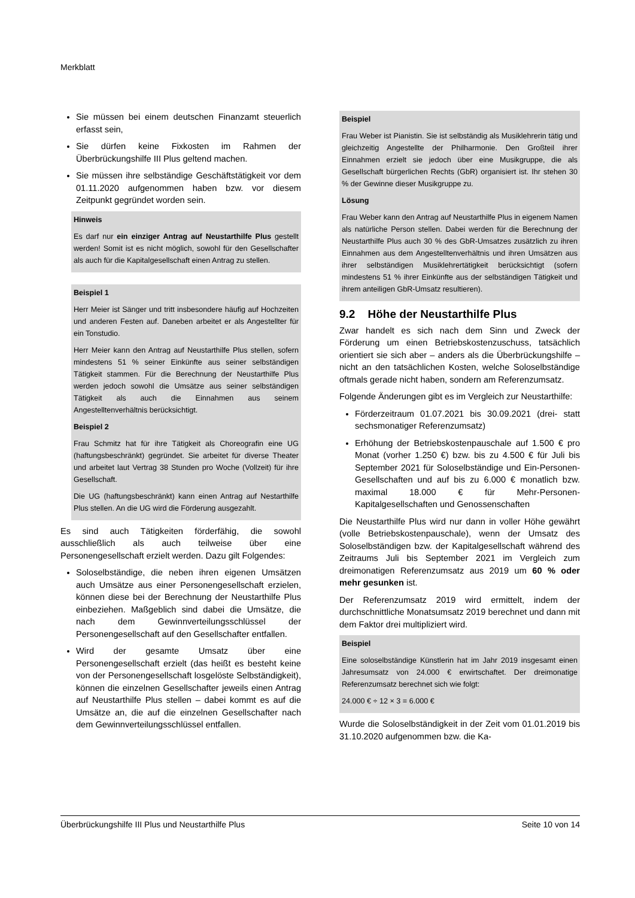Merkblatt
Sie müssen bei einem deutschen Finanzamt steuerlich erfasst sein,
Sie dürfen keine Fixkosten im Rahmen der Überbrückungshilfe III Plus geltend machen.
Sie müssen ihre selbständige Geschäftstätigkeit vor dem 01.11.2020 aufgenommen haben bzw. vor diesem Zeitpunkt gegründet worden sein.
Hinweis
Es darf nur ein einziger Antrag auf Neustarthilfe Plus gestellt werden! Somit ist es nicht möglich, sowohl für den Gesellschafter als auch für die Kapitalgesellschaft einen Antrag zu stellen.
Beispiel 1
Herr Meier ist Sänger und tritt insbesondere häufig auf Hochzeiten und anderen Festen auf. Daneben arbeitet er als Angestellter für ein Tonstudio.
Herr Meier kann den Antrag auf Neustarthilfe Plus stellen, sofern mindestens 51 % seiner Einkünfte aus seiner selbständigen Tätigkeit stammen. Für die Berechnung der Neustarthilfe Plus werden jedoch sowohl die Umsätze aus seiner selbständigen Tätigkeit als auch die Einnahmen aus seinem Angestelltenverhältnis berücksichtigt.
Beispiel 2
Frau Schmitz hat für ihre Tätigkeit als Choreografin eine UG (haftungsbeschränkt) gegründet. Sie arbeitet für diverse Theater und arbeitet laut Vertrag 38 Stunden pro Woche (Vollzeit) für ihre Gesellschaft.
Die UG (haftungsbeschränkt) kann einen Antrag auf Nestarthilfe Plus stellen. An die UG wird die Förderung ausgezahlt.
Es sind auch Tätigkeiten förderfähig, die sowohl ausschließlich als auch teilweise über eine Personengesellschaft erzielt werden. Dazu gilt Folgendes:
Soloselbständige, die neben ihren eigenen Umsätzen auch Umsätze aus einer Personengesellschaft erzielen, können diese bei der Berechnung der Neustarthilfe Plus einbeziehen. Maßgeblich sind dabei die Umsätze, die nach dem Gewinnverteilungsschlüssel der Personengesellschaft auf den Gesellschafter entfallen.
Wird der gesamte Umsatz über eine Personengesellschaft erzielt (das heißt es besteht keine von der Personengesellschaft losgelöste Selbständigkeit), können die einzelnen Gesellschafter jeweils einen Antrag auf Neustarthilfe Plus stellen – dabei kommt es auf die Umsätze an, die auf die einzelnen Gesellschafter nach dem Gewinnverteilungsschlüssel entfallen.
Beispiel
Frau Weber ist Pianistin. Sie ist selbständig als Musiklehrerin tätig und gleichzeitig Angestellte der Philharmonie. Den Großteil ihrer Einnahmen erzielt sie jedoch über eine Musikgruppe, die als Gesellschaft bürgerlichen Rechts (GbR) organisiert ist. Ihr stehen 30 % der Gewinne dieser Musikgruppe zu.
Lösung
Frau Weber kann den Antrag auf Neustarthilfe Plus in eigenem Namen als natürliche Person stellen. Dabei werden für die Berechnung der Neustarthilfe Plus auch 30 % des GbR-Umsatzes zusätzlich zu ihren Einnahmen aus dem Angestelltenverhältnis und ihren Umsätzen aus ihrer selbständigen Musiklehrertätigkeit berücksichtigt (sofern mindestens 51 % ihrer Einkünfte aus der selbständigen Tätigkeit und ihrem anteiligen GbR-Umsatz resultieren).
9.2 Höhe der Neustarthilfe Plus
Zwar handelt es sich nach dem Sinn und Zweck der Förderung um einen Betriebskostenzuschuss, tatsächlich orientiert sie sich aber – anders als die Überbrückungshilfe – nicht an den tatsächlichen Kosten, welche Soloselbständige oftmals gerade nicht haben, sondern am Referenzumsatz.
Folgende Änderungen gibt es im Vergleich zur Neustarthilfe:
Förderzeitraum 01.07.2021 bis 30.09.2021 (drei- statt sechsmonatiger Referenzumsatz)
Erhöhung der Betriebskostenpauschale auf 1.500 € pro Monat (vorher 1.250 €) bzw. bis zu 4.500 € für Juli bis September 2021 für Soloselbständige und Ein-Personen-Gesellschaften und auf bis zu 6.000 € monatlich bzw. maximal 18.000 € für Mehr-Personen-Kapitalgesellschaften und Genossenschaften
Die Neustarthilfe Plus wird nur dann in voller Höhe gewährt (volle Betriebskostenpauschale), wenn der Umsatz des Soloselbständigen bzw. der Kapitalgesellschaft während des Zeitraums Juli bis September 2021 im Vergleich zum dreimonatigen Referenzumsatz aus 2019 um 60 % oder mehr gesunken ist.
Der Referenzumsatz 2019 wird ermittelt, indem der durchschnittliche Monatsumsatz 2019 berechnet und dann mit dem Faktor drei multipliziert wird.
Beispiel
Eine soloselbständige Künstlerin hat im Jahr 2019 insgesamt einen Jahresumsatz von 24.000 € erwirtschaftet. Der dreimonatige Referenzumsatz berechnet sich wie folgt:
24.000 € ÷ 12 × 3 = 6.000 €
Wurde die Soloselbständigkeit in der Zeit vom 01.01.2019 bis 31.10.2020 aufgenommen bzw. die Ka-
Überbrückungshilfe III Plus und Neustarthilfe Plus Seite 10 von 14